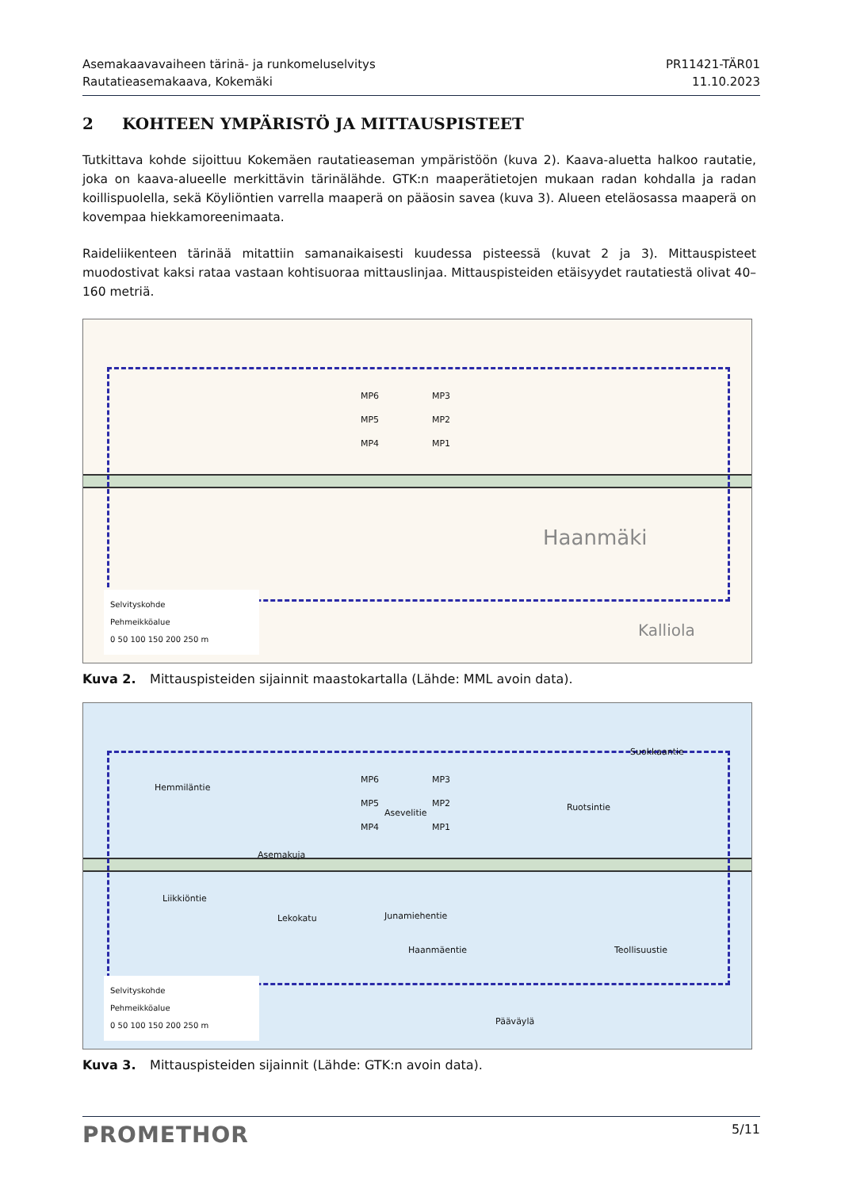Asemakaavavaiheen tärinä- ja runkomeluselvitys
Rautatieasemakaava, Kokemäki
PR11421-TÄR01
11.10.2023
2 KOHTEEN YMPÄRISTÖ JA MITTAUSPISTEET
Tutkittava kohde sijoittuu Kokemäen rautatieaseman ympäristöön (kuva 2). Kaava-aluetta halkoo rautatie, joka on kaava-alueelle merkittävin tärinälähde. GTK:n maaperätietojen mukaan radan kohdalla ja radan koillispuolella, sekä Köyliöntien varrella maaperä on pääosin savea (kuva 3). Alueen eteläosassa maaperä on kovempaa hiekkamoreenimaata.
Raideliikenteen tärinää mitattiin samanaikaisesti kuudessa pisteessä (kuvat 2 ja 3). Mittauspisteet muodostivat kaksi rataa vastaan kohtisuoraa mittauslinjaa. Mittauspisteiden etäisyydet rautatiestä olivat 40–160 metriä.
MP6 MP3
MP5 MP2
MP4 MP1
Haanmäki
Kalliola
Selvityskohde
Pehmeikköalue
0 50 100 150 200 250 m
Kuva 2. Mittauspisteiden sijainnit maastokartalla (Lähde: MML avoin data).
MP6 MP3
MP5 MP2
MP4 MP1
Asevelitie
Asemakuja
Lekokatu Junamiehentie
Haanmäentie
Ruotsintie
Suokkaantie
Teollisuustie
Pääväylä
Hemmiläntie
Liikkiöntie
Selvityskohde
Pehmeikköalue
0 50 100 150 200 250 m
Kuva 3. Mittauspisteiden sijainnit (Lähde: GTK:n avoin data).
PROMETHOR
5/11